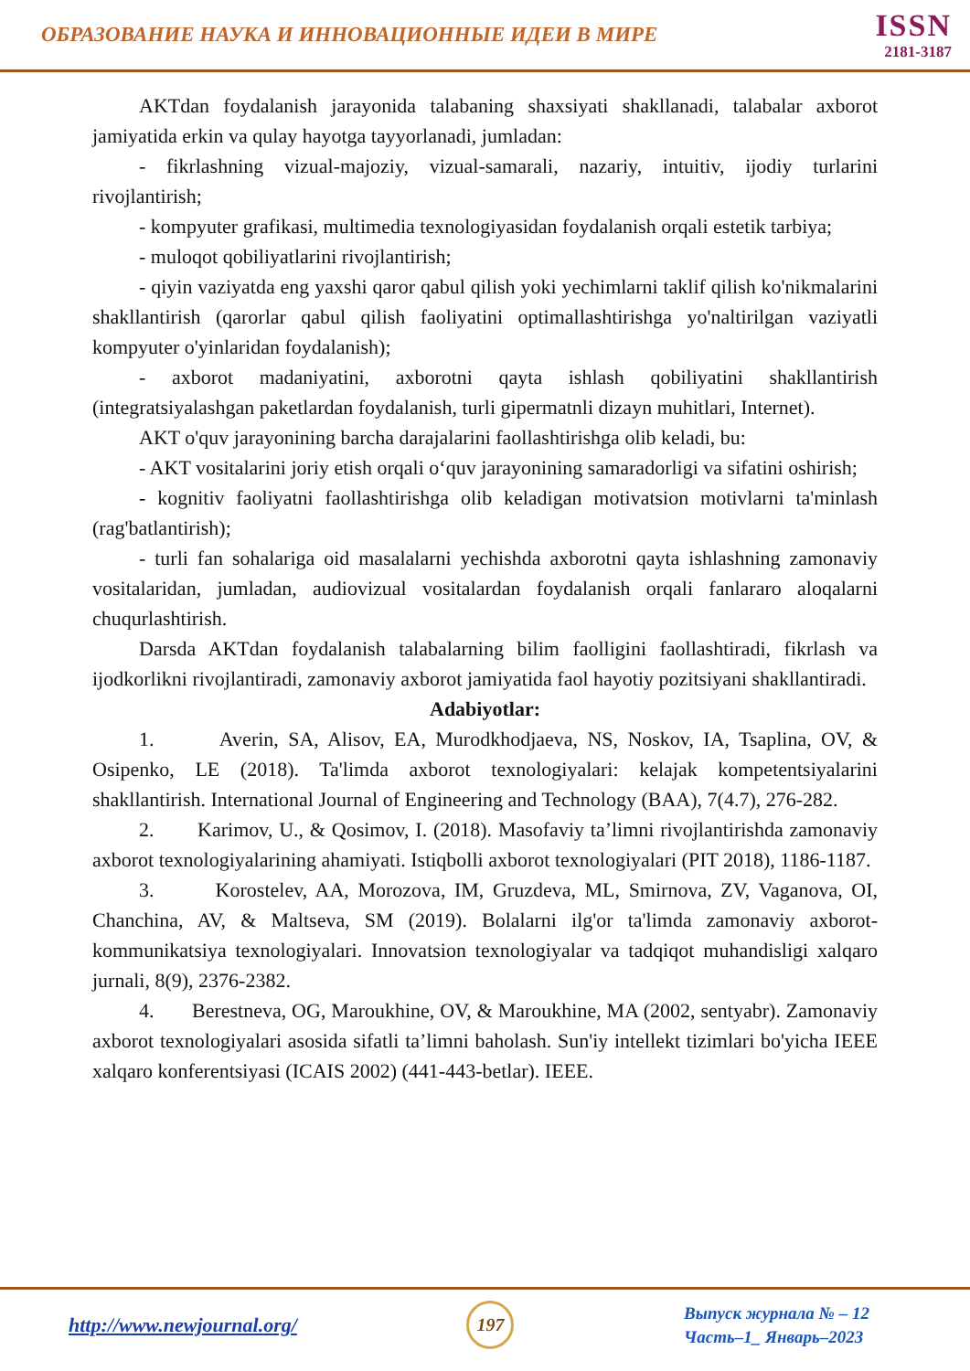ОБРАЗОВАНИЕ НАУКА И ИННОВАЦИОННЫЕ ИДЕИ В МИРЕ
ISSN
2181-3187
AKTdan foydalanish jarayonida talabaning shaxsiyati shakllanadi, talabalar axborot jamiyatida erkin va qulay hayotga tayyorlanadi, jumladan:
- fikrlashning vizual-majoziy, vizual-samarali, nazariy, intuitiv, ijodiy turlarini rivojlantirish;
- kompyuter grafikasi, multimedia texnologiyasidan foydalanish orqali estetik tarbiya;
- muloqot qobiliyatlarini rivojlantirish;
- qiyin vaziyatda eng yaxshi qaror qabul qilish yoki yechimlarni taklif qilish ko'nikmalarini shakllantirish (qarorlar qabul qilish faoliyatini optimallashtirishga yo'naltirilgan vaziyatli kompyuter o'yinlaridan foydalanish);
- axborot madaniyatini, axborotni qayta ishlash qobiliyatini shakllantirish (integratsiyalashgan paketlardan foydalanish, turli gipermatnli dizayn muhitlari, Internet).
AKT o'quv jarayonining barcha darajalarini faollashtirishga olib keladi, bu:
- AKT vositalarini joriy etish orqali o‘quv jarayonining samaradorligi va sifatini oshirish;
- kognitiv faoliyatni faollashtirishga olib keladigan motivatsion motivlarni ta'minlash (rag'batlantirish);
- turli fan sohalariga oid masalalarni yechishda axborotni qayta ishlashning zamonaviy vositalaridan, jumladan, audiovizual vositalardan foydalanish orqali fanlararo aloqalarni chuqurlashtirish.
Darsda AKTdan foydalanish talabalarning bilim faolligini faollashtiradi, fikrlash va ijodkorlikni rivojlantiradi, zamonaviy axborot jamiyatida faol hayotiy pozitsiyani shakllantiradi.
Adabiyotlar:
1. Averin, SA, Alisov, EA, Murodkhodjaeva, NS, Noskov, IA, Tsaplina, OV, & Osipenko, LE (2018). Ta'limda axborot texnologiyalari: kelajak kompetentsiyalarini shakllantirish. International Journal of Engineering and Technology (BAA), 7(4.7), 276-282.
2. Karimov, U., & Qosimov, I. (2018). Masofaviy ta’limni rivojlantirishda zamonaviy axborot texnologiyalarining ahamiyati. Istiqbolli axborot texnologiyalari (PIT 2018), 1186-1187.
3. Korostelev, AA, Morozova, IM, Gruzdeva, ML, Smirnova, ZV, Vaganova, OI, Chanchina, AV, & Maltseva, SM (2019). Bolalarni ilg'or ta'limda zamonaviy axborot-kommunikatsiya texnologiyalari. Innovatsion texnologiyalar va tadqiqot muhandisligi xalqaro jurnali, 8(9), 2376-2382.
4. Berestneva, OG, Maroukhine, OV, & Maroukhine, MA (2002, sentyabr). Zamonaviy axborot texnologiyalari asosida sifatli ta’limni baholash. Sun'iy intellekt tizimlari bo'yicha IEEE xalqaro konferentsiyasi (ICAIS 2002) (441-443-betlar). IEEE.
http://www.newjournal.org/
197
Выпуск журнала № – 12
Часть–1_ Январь–2023